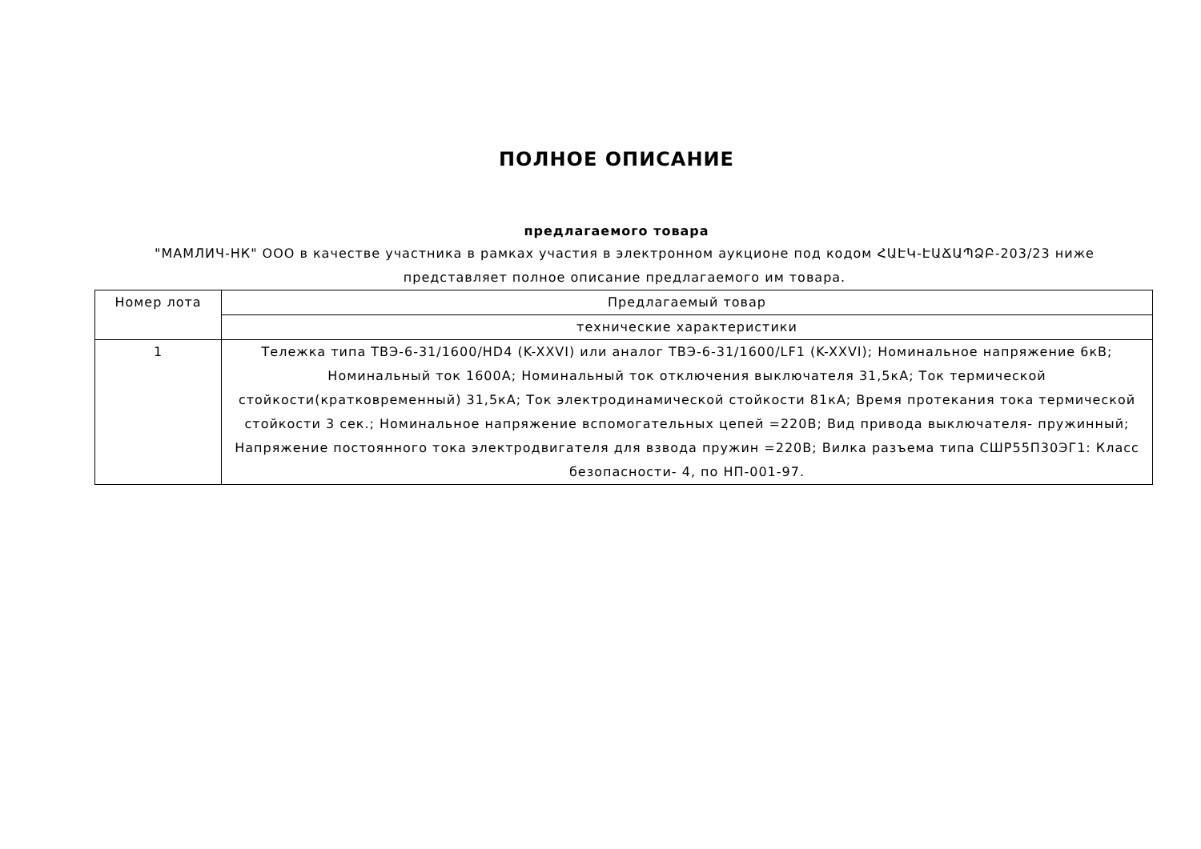ПОЛНОЕ ОПИСАНИЕ
предлагаемого товара
"МАМЛИЧ-НК" ООО в качестве участника в рамках участия в электронном аукционе под кодом ՀԱԷԿ-ԷԱՃԱՊՁԲ-203/23 ниже представляет полное описание предлагаемого им товара.
| Номер лота | Предлагаемый товар |
| --- | --- |
| | технические характеристики |
| 1 | Тележка типа ТВЭ-6-31/1600/HD4 (K-XXVI) или аналог ТВЭ-6-31/1600/LF1 (K-XXVI); Номинальное напряжение 6кВ; Номинальный ток 1600А; Номинальный ток отключения выключателя 31,5кА; Ток термической стойкости(кратковременный) 31,5кА; Ток электродинамической стойкости 81кА; Время протекания тока термической стойкости 3 сек.; Номинальное напряжение вспомогательных цепей =220В; Вид привода выключателя- пружинный; Напряжение постоянного тока электродвигателя для взвода пружин =220В; Вилка разъема типа СШР55П30ЭГ1: Класс безопасности- 4, по НП-001-97. |